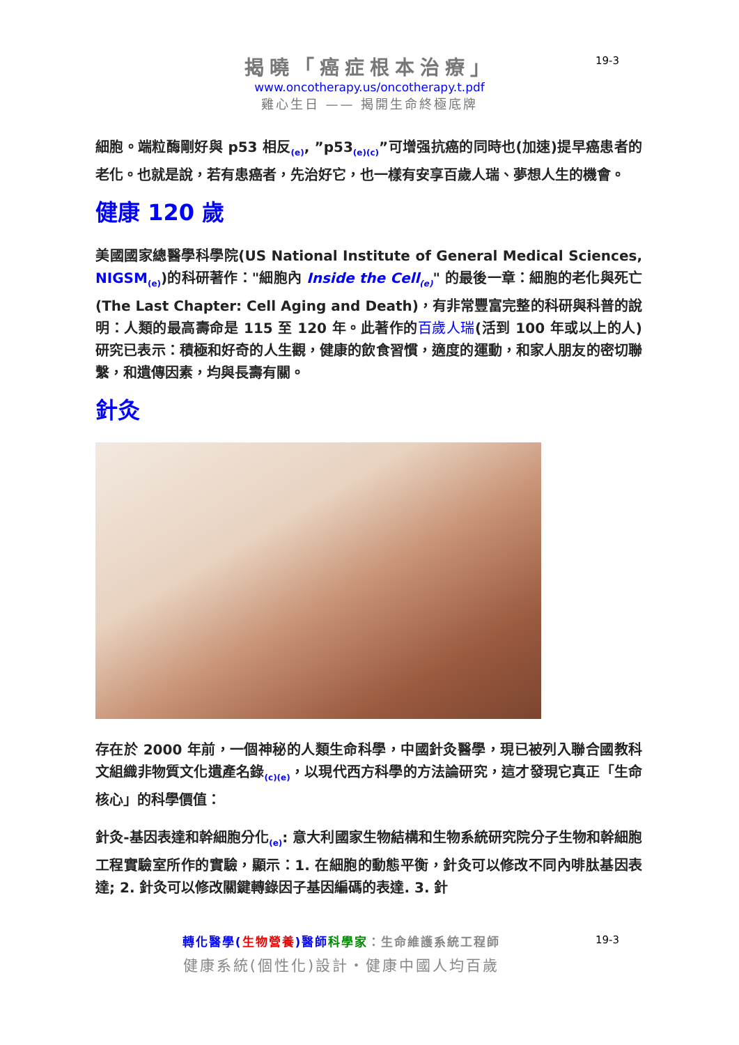揭曉「癌症根本治療」
www.oncotherapy.us/oncotherapy.t.pdf
雞心生日 —— 揭開生命終極底牌
19-3
細胞。端粒酶剛好與 p53 相反<sub>(e)</sub>, ”p53<sub>(e)(c)</sub>”可增强抗癌的同時也(加速)提早癌患者的老化。也就是說，若有患癌者，先治好它，也一樣有安享百歲人瑞、夢想人生的機會。
健康 120 歲
美國國家總醫學科學院(US National Institute of General Medical Sciences, NIGSM<sub>(e)</sub>)的科研著作："細胞內 Inside the Cell<sub>(e)</sub>" 的最後一章：細胞的老化與死亡(The Last Chapter: Cell Aging and Death)，有非常豐富完整的科研與科普的說明：人類的最高壽命是 115 至 120 年。此著作的百歲人瑞(活到 100 年或以上的人)研究已表示：積極和好奇的人生觀，健康的飲食習慣，適度的運動，和家人朋友的密切聯繫，和遺傳因素，均與長壽有關。
針灸
存在於 2000 年前，一個神秘的人類生命科學，中國針灸醫學，現已被列入聯合國教科文組織非物質文化遺產名錄<sub>(c)(e)</sub>，以現代西方科學的方法論研究，這才發現它真正「生命核心」的科學價值：
針灸-基因表達和幹細胞分化<sub>(e)</sub>: 意大利國家生物結構和生物系統研究院分子生物和幹細胞工程實驗室所作的實驗，顯示：1. 在細胞的動態平衡，針灸可以修改不同內啡肽基因表達; 2. 針灸可以修改關鍵轉錄因子基因編碼的表達. 3. 針
轉化醫學(生物營養)醫師 科學家：生命維護系統工程師
健康系統(個性化)設計・健康中國人均百歲
19-3